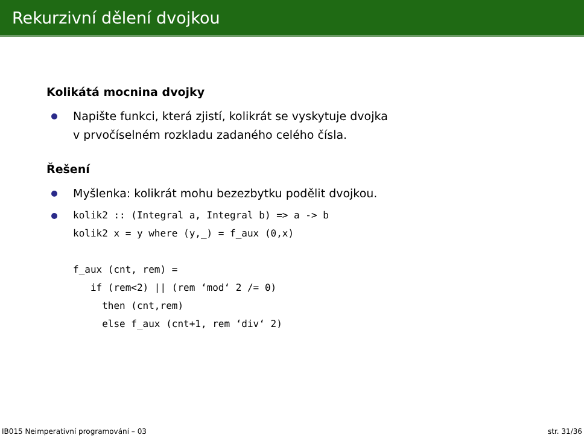Rekurzivní dělení dvojkou
Kolikátá mocnina dvojky
Napište funkci, která zjistí, kolikrát se vyskytuje dvojka
v prvočíselném rozkladu zadaného celého čísla.
Řešení
Myšlenka: kolikrát mohu bezezbytku podělit dvojkou.
kolik2 :: (Integral a, Integral b) => a -> b
kolik2 x = y where (y,_) = f_aux (0,x)

f_aux (cnt, rem) =
   if (rem<2) || (rem ‘mod‘ 2 /= 0)
     then (cnt,rem)
     else f_aux (cnt+1, rem ‘div‘ 2)
IB015 Neimperativní programování – 03 str. 31/36